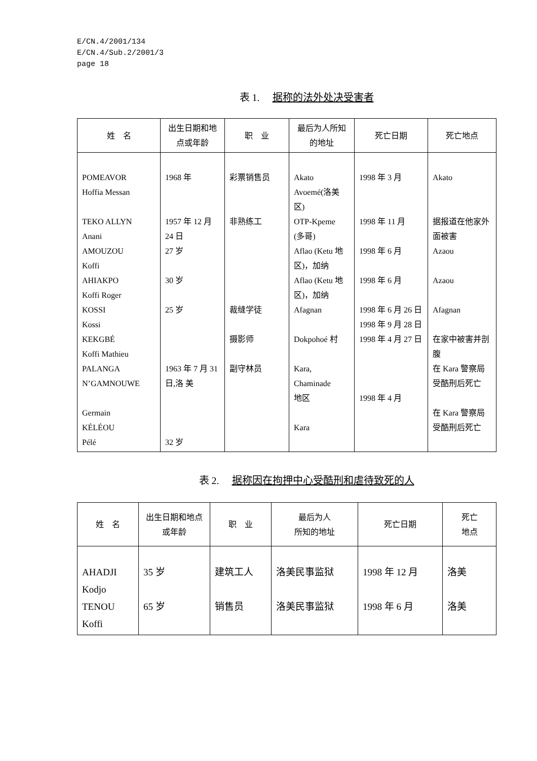E/CN.4/2001/134
E/CN.4/Sub.2/2001/3
page 18
表 1. 据称的法外处决受害者
| 姓 名 | 出生日期和地点或年龄 | 职 业 | 最后为人所知的地址 | 死亡日期 | 死亡地点 |
| --- | --- | --- | --- | --- | --- |
| POMEAVOR Hoffia Messan TEKO ALLYN Anani AMOUZOU Koffi AHIAKPO Koffi Roger KOSSI Kossi KEKGBÉ Koffi Mathieu PALANGA N’GAMNOUWE Germain KÉLÉOU Pélé | 1968 年 1957 年 12 月 24 日 27 岁 30 岁 25 岁 1963 年 7 月 31 日,洛 美 32 岁 | 彩票销售员 非熟练工 裁缝学徒 摄影师 副守林员 | Akato Avoemé(洛美区) OTP-Kpeme (多哥) Aflao (Ketu 地区)，加纳 Aflao (Ketu 地区)，加纳 Afagnan Dokpohoé 村 Kara, Chaminade 地区 Kara | 1998 年 3 月 1998 年 11 月 1998 年 6 月 1998 年 6 月 1998 年 6 月 26 日 1998 年 9 月 28 日 1998 年 4 月 27 日 1998 年 4 月 | Akato 据报道在他家外面被害 Azaou Azaou Afagnan 在家中被害并剖腹 在 Kara 警察局受酷刑后死亡 在 Kara 警察局受酷刑后死亡 |
表 2. 据称因在拘押中心受酷刑和虐待致死的人
| 姓 名 | 出生日期和地点或年龄 | 职 业 | 最后为人 所知的地址 | 死亡日期 | 死亡 地点 |
| --- | --- | --- | --- | --- | --- |
| AHADJI Kodjo TENOU Koffi | 35 岁 65 岁 | 建筑工人 销售员 | 洛美民事监狱 洛美民事监狱 | 1998 年 12 月 1998 年 6 月 | 洛美 洛美 |